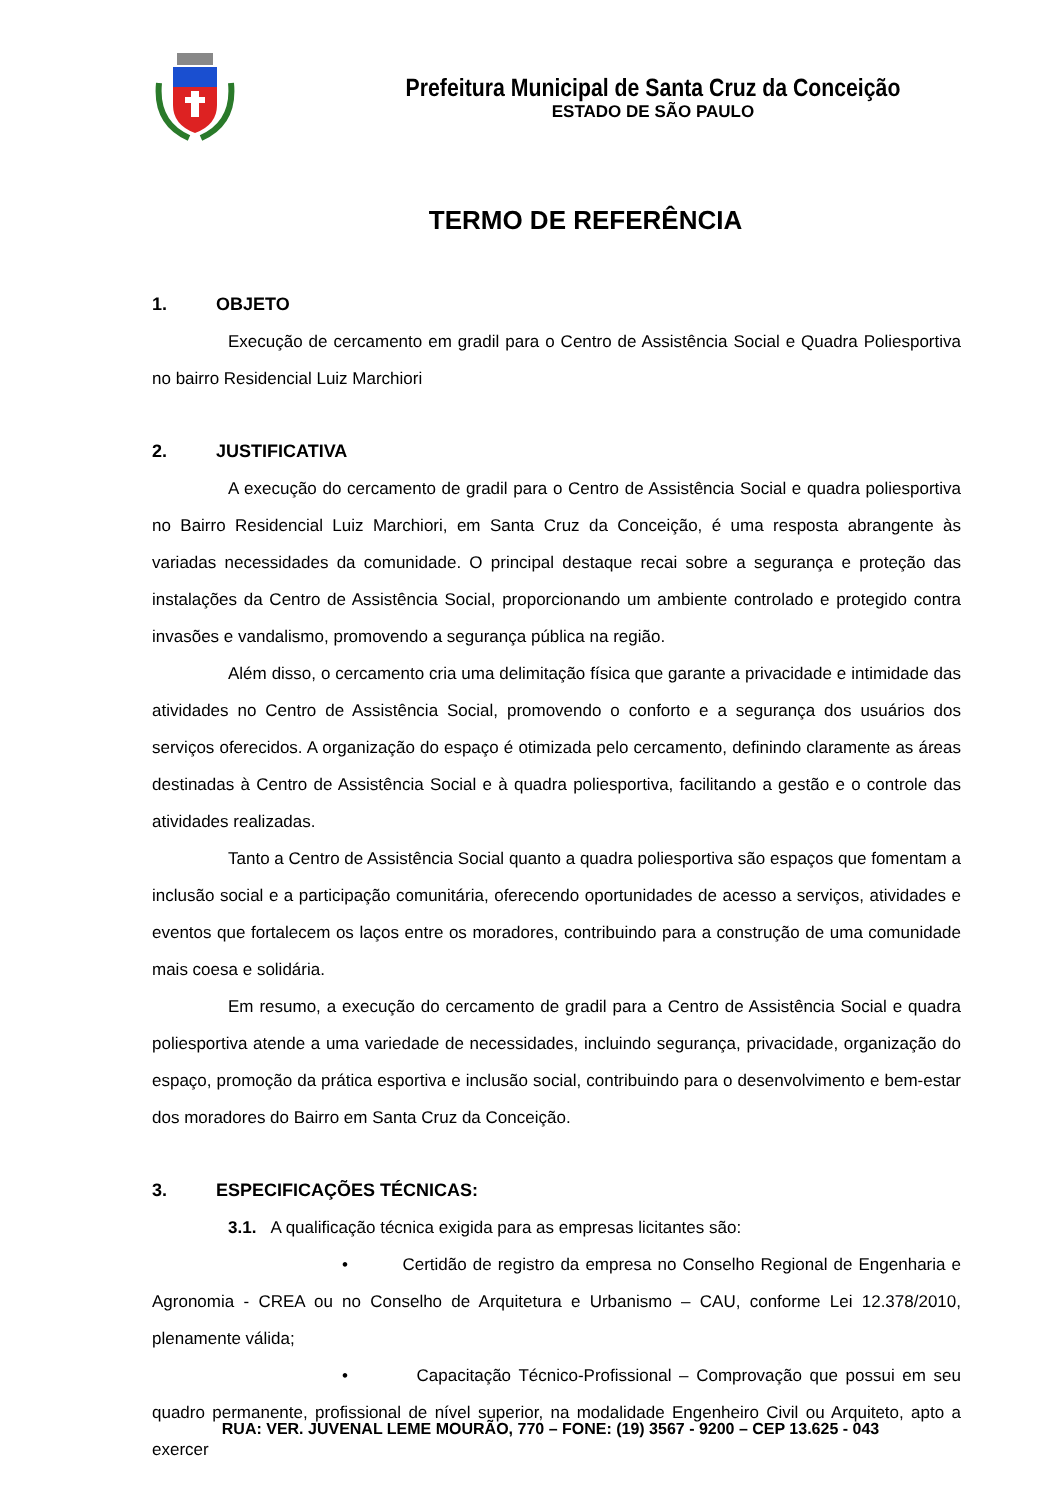Prefeitura Municipal de Santa Cruz da Conceição
ESTADO DE SÃO PAULO
TERMO DE REFERÊNCIA
1. OBJETO
Execução de cercamento em gradil para o Centro de Assistência Social e Quadra Poliesportiva no bairro Residencial Luiz Marchiori
2. JUSTIFICATIVA
A execução do cercamento de gradil para o Centro de Assistência Social e quadra poliesportiva no Bairro Residencial Luiz Marchiori, em Santa Cruz da Conceição, é uma resposta abrangente às variadas necessidades da comunidade. O principal destaque recai sobre a segurança e proteção das instalações da Centro de Assistência Social, proporcionando um ambiente controlado e protegido contra invasões e vandalismo, promovendo a segurança pública na região.
Além disso, o cercamento cria uma delimitação física que garante a privacidade e intimidade das atividades no Centro de Assistência Social, promovendo o conforto e a segurança dos usuários dos serviços oferecidos. A organização do espaço é otimizada pelo cercamento, definindo claramente as áreas destinadas à Centro de Assistência Social e à quadra poliesportiva, facilitando a gestão e o controle das atividades realizadas.
Tanto a Centro de Assistência Social quanto a quadra poliesportiva são espaços que fomentam a inclusão social e a participação comunitária, oferecendo oportunidades de acesso a serviços, atividades e eventos que fortalecem os laços entre os moradores, contribuindo para a construção de uma comunidade mais coesa e solidária.
Em resumo, a execução do cercamento de gradil para a Centro de Assistência Social e quadra poliesportiva atende a uma variedade de necessidades, incluindo segurança, privacidade, organização do espaço, promoção da prática esportiva e inclusão social, contribuindo para o desenvolvimento e bem-estar dos moradores do Bairro em Santa Cruz da Conceição.
3. ESPECIFICAÇÕES TÉCNICAS:
3.1. A qualificação técnica exigida para as empresas licitantes são:
• Certidão de registro da empresa no Conselho Regional de Engenharia e Agronomia - CREA ou no Conselho de Arquitetura e Urbanismo – CAU, conforme Lei 12.378/2010, plenamente válida;
• Capacitação Técnico-Profissional – Comprovação que possui em seu quadro permanente, profissional de nível superior, na modalidade Engenheiro Civil ou Arquiteto, apto a exercer
RUA: VER. JUVENAL LEME MOURÃO, 770 – FONE: (19) 3567 - 9200 – CEP 13.625 - 043